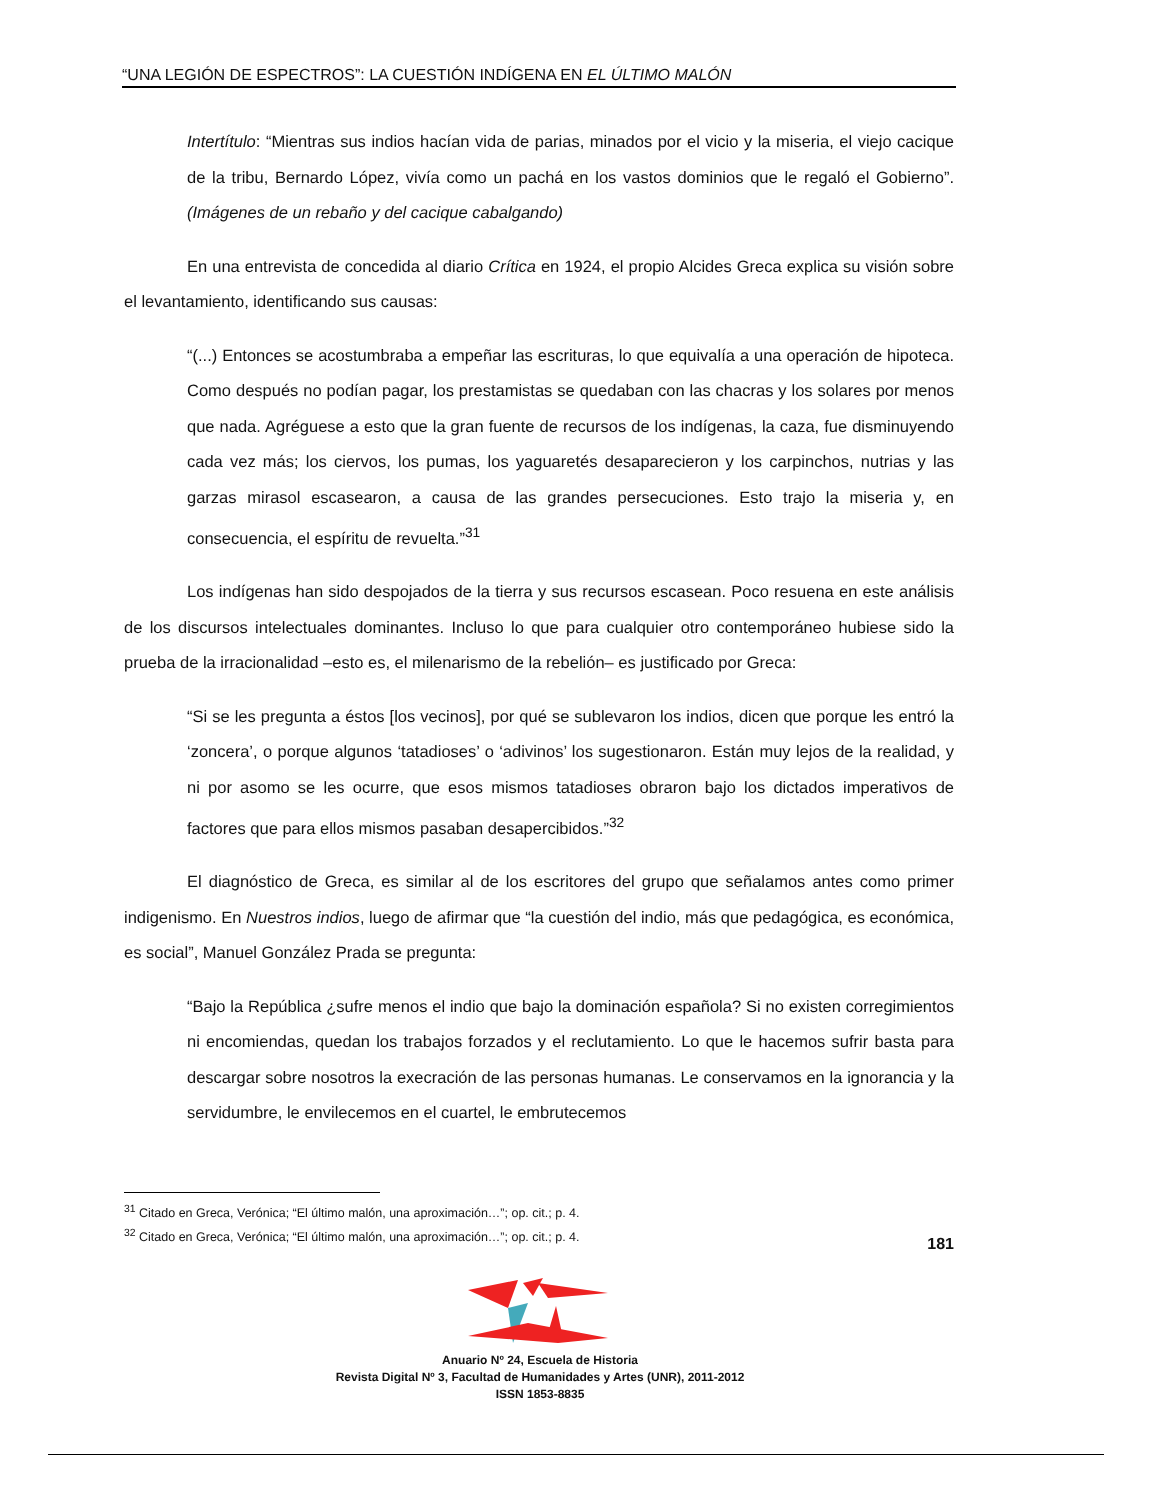“UNA LEGIÓN DE ESPECTROS”: LA CUESTIÓN INDÍGENA EN EL ÚLTIMO MALÓN
Intertítulo: “Mientras sus indios hacían vida de parias, minados por el vicio y la miseria, el viejo cacique de la tribu, Bernardo López, vivía como un pachá en los vastos dominios que le regaló el Gobierno”. (Imágenes de un rebaño y del cacique cabalgando)
En una entrevista de concedida al diario Crítica en 1924, el propio Alcides Greca explica su visión sobre el levantamiento, identificando sus causas:
“(...) Entonces se acostumbraba a empeñar las escrituras, lo que equivalía a una operación de hipoteca. Como después no podían pagar, los prestamistas se quedaban con las chacras y los solares por menos que nada. Agréguese a esto que la gran fuente de recursos de los indígenas, la caza, fue disminuyendo cada vez más; los ciervos, los pumas, los yaguaretés desaparecieron y los carpinchos, nutrias y las garzas mirasol escasearon, a causa de las grandes persecuciones. Esto trajo la miseria y, en consecuencia, el espíritu de revuelta.”<sup>31</sup>
Los indígenas han sido despojados de la tierra y sus recursos escasean. Poco resuena en este análisis de los discursos intelectuales dominantes. Incluso lo que para cualquier otro contemporáneo hubiese sido la prueba de la irracionalidad –esto es, el milenarismo de la rebelión– es justificado por Greca:
“Si se les pregunta a éstos [los vecinos], por qué se sublevaron los indios, dicen que porque les entró la ‘zoncera’, o porque algunos ‘tatadioses’ o ‘adivinos’ los sugestionaron. Están muy lejos de la realidad, y ni por asomo se les ocurre, que esos mismos tatadioses obraron bajo los dictados imperativos de factores que para ellos mismos pasaban desapercibidos.”<sup>32</sup>
El diagnóstico de Greca, es similar al de los escritores del grupo que señalamos antes como primer indigenismo. En Nuestros indios, luego de afirmar que “la cuestión del indio, más que pedagógica, es económica, es social”, Manuel González Prada se pregunta:
“Bajo la República ¿sufre menos el indio que bajo la dominación española? Si no existen corregimientos ni encomiendas, quedan los trabajos forzados y el reclutamiento. Lo que le hacemos sufrir basta para descargar sobre nosotros la execración de las personas humanas. Le conservamos en la ignorancia y la servidumbre, le envilecemos en el cuartel, le embrutecemos
<sup>31</sup> Citado en Greca, Verónica; “El último malón, una aproximación…”; op. cit.; p. 4.
<sup>32</sup> Citado en Greca, Verónica; “El último malón, una aproximación…”; op. cit.; p. 4.
181
Anuario Nº 24, Escuela de Historia
Revista Digital Nº 3, Facultad de Humanidades y Artes (UNR), 2011-2012
ISSN 1853-8835